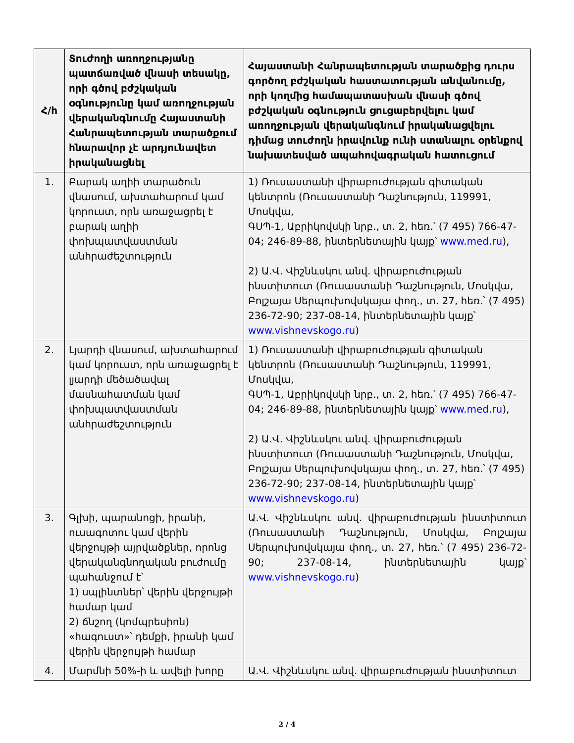| Հ/հ | Տուժողի առողջությանը պատճառված վնասի տեսակը, որի գծով բժշկական օգնությունը կամ առողջության վերականգնումը Հայաստանի Հանրապետության տարածքում հնարավոր չէ արդյունավետ իրականացնել | Հայաստանի Հանրապետության տարածքից դուրս գործող բժշկական հաստատության անվանումը, որի կողմից համապատասխան վնասի գծով բժշկական օգնություն ցուցաբերվելու կամ առողջության վերականգնում իրականացվելու դիմաց տուժողն իրավունք ունի ստանալու օրենքով նախատեսված ապահովագրական հատուցում |
| --- | --- | --- |
| 1. | Բարակ աղիի տարածուն վնասում, ախտահարում կամ կորուստ, որն առաջացրել է բարակ աղիի փոխպատվաստման անհրաժեշտություն | 1) Ռուսաստանի վիրաբուժության գիտական կենտրոն (Ռուսաստանի Դաշնություն, 119991, Մոսկվա, ԳՍՊ-1, Աբրիկովսկի նրբ., տ. 2, հեռ.՝ (7 495) 766-47-04; 246-89-88, ինտերնետային կայք՝ www.med.ru ), 2) Ա.Վ. Վիշնևսկու անվ. վիրաբուժության ինստիտուտ (Ռուսաստանի Դաշնություն, Մոսկվա, Բոլշայա Սերպուխովսկայա փող., տ. 27, հեռ.՝ (7 495) 236-72-90; 237-08-14, ինտերնետային կայք՝ www.vishnevskogo.ru ) |
| 2. | Լյարդի վնասում, ախտահարում կամ կորուստ, որն առաջացրել է լյարդի մեծածավալ մասնահատման կամ փոխպատվաստման անհրաժեշտություն | 1) Ռուսաստանի վիրաբուժության գիտական կենտրոն (Ռուսաստանի Դաշնություն, 119991, Մոսկվա, ԳՍՊ-1, Աբրիկովսկի նրբ., տ. 2, հեռ.՝ (7 495) 766-47-04; 246-89-88, ինտերնետային կայք՝ www.med.ru ), 2) Ա.Վ. Վիշնևսկու անվ. վիրաբուժության ինստիտուտ (Ռուսաստանի Դաշնություն, Մոսկվա, Բոլշայա Սերպուխովսկայա փող., տ. 27, հեռ.՝ (7 495) 236-72-90; 237-08-14, ինտերնետային կայք՝ www.vishnevskogo.ru ) |
| 3. | Գլխի, պարանոցի, իրանի, ուսագոտու կամ վերին վերջույթի այրվածքներ, որոնց վերականգնողական բուժումը պահանջում է՝ 1) սպլինտներ՝ վերին վերջույթի համար կամ 2) ճնշող (կոմպրեսիոն) «հագուստ»՝ դեմքի, իրանի կամ վերին վերջույթի համար | Ա.Վ. Վիշնևսկու անվ. վիրաբուժության ինստիտուտ (Ռուսաստանի Դաշնություն, Մոսկվա, Բոլշայա Սերպուխովսկայա փող., տ. 27, հեռ.՝ (7 495) 236-72-90; 237-08-14, ինտերնետային կայք՝ www.vishnevskogo.ru ) |
| 4. | Մարմնի 50%-ի և ավելի խորը | Ա.Վ. Վիշնևսկու անվ. վիրաբուժության ինստիտուտ |
2 / 4